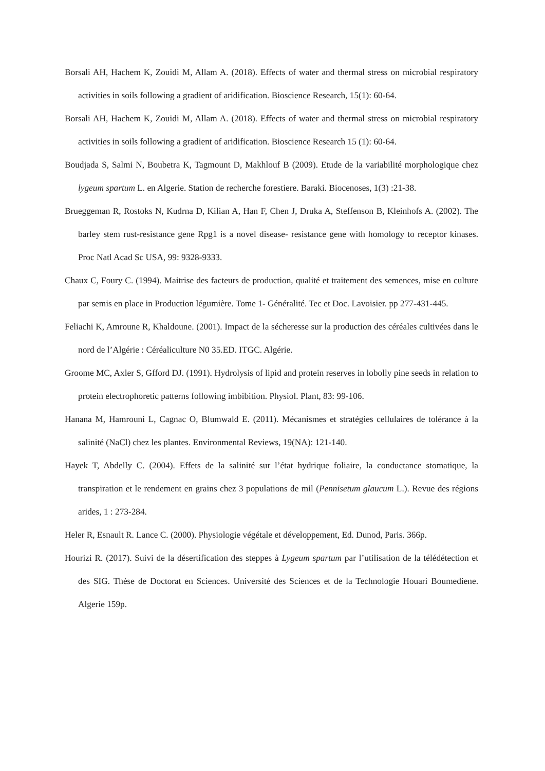Borsali AH, Hachem K, Zouidi M, Allam A. (2018). Effects of water and thermal stress on microbial respiratory activities in soils following a gradient of aridification. Bioscience Research, 15(1): 60-64.
Borsali AH, Hachem K, Zouidi M, Allam A. (2018). Effects of water and thermal stress on microbial respiratory activities in soils following a gradient of aridification. Bioscience Research 15 (1): 60-64.
Boudjada S, Salmi N, Boubetra K, Tagmount D, Makhlouf B (2009). Etude de la variabilité morphologique chez lygeum spartum L. en Algerie. Station de recherche forestiere. Baraki. Biocenoses, 1(3) :21-38.
Brueggeman R, Rostoks N, Kudrna D, Kilian A, Han F, Chen J, Druka A, Steffenson B, Kleinhofs A. (2002). The barley stem rust-resistance gene Rpg1 is a novel disease- resistance gene with homology to receptor kinases. Proc Natl Acad Sc USA, 99: 9328-9333.
Chaux C, Foury C. (1994). Maitrise des facteurs de production, qualité et traitement des semences, mise en culture par semis en place in Production légumière. Tome 1- Généralité. Tec et Doc. Lavoisier. pp 277-431-445.
Feliachi K, Amroune R, Khaldoune. (2001). Impact de la sécheresse sur la production des céréales cultivées dans le nord de l’Algérie : Céréaliculture N0 35.ED. ITGC. Algérie.
Groome MC, Axler S, Gfford DJ. (1991). Hydrolysis of lipid and protein reserves in lobolly pine seeds in relation to protein electrophoretic patterns following imbibition. Physiol. Plant, 83: 99-106.
Hanana M, Hamrouni L, Cagnac O, Blumwald E. (2011). Mécanismes et stratégies cellulaires de tolérance à la salinité (NaCl) chez les plantes. Environmental Reviews, 19(NA): 121-140.
Hayek T, Abdelly C. (2004). Effets de la salinité sur l’état hydrique foliaire, la conductance stomatique, la transpiration et le rendement en grains chez 3 populations de mil (Pennisetum glaucum L.). Revue des régions arides, 1 : 273-284.
Heler R, Esnault R. Lance C. (2000). Physiologie végétale et développement, Ed. Dunod, Paris. 366p.
Hourizi R. (2017). Suivi de la désertification des steppes à Lygeum spartum par l’utilisation de la télédétection et des SIG. Thèse de Doctorat en Sciences. Université des Sciences et de la Technologie Houari Boumediene. Algerie 159p.